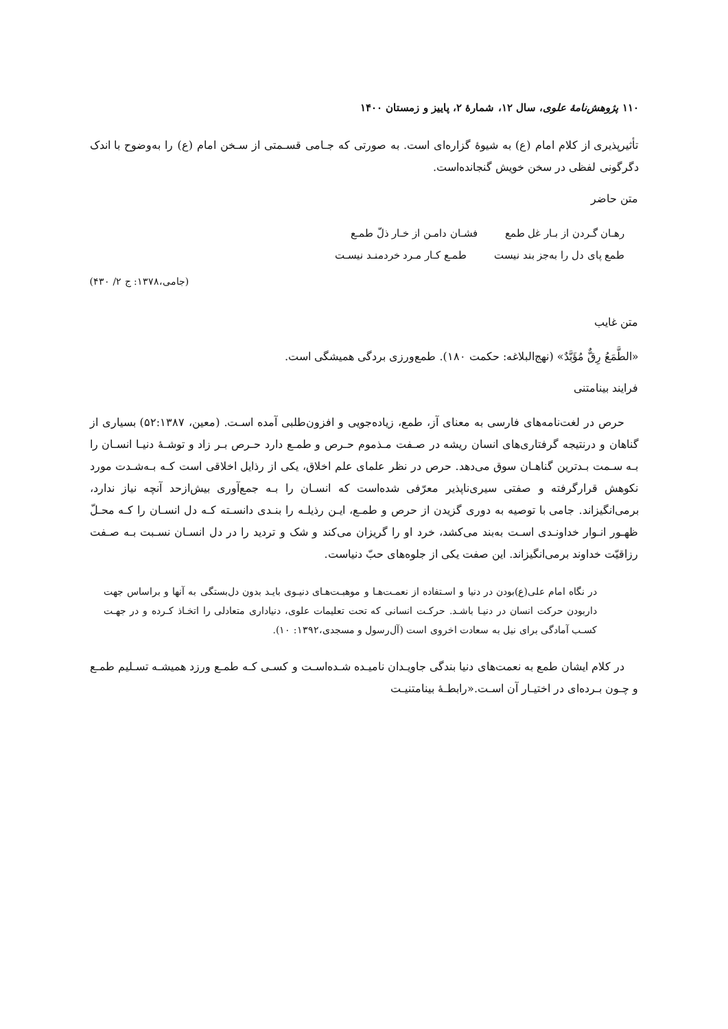۱۱۰ پژوهش‌نامهٔ علوی، سال ۱۲، شمارهٔ ۲، پاییز و زمستان ۱۴۰۰
تأثیرپذیری از کلام امام (ع) به شیوهٔ گزاره‌ای است. به صورتی که جـامی قسـمتی از سـخن امام (ع) را به‌وضوح با اندک دگرگونی لفظی در سخن خویش گنجانده‌است.
متن حاضر
رهـان گـردن از بـار غل طمع فشـان دامـن از خـار ذلّ طمـع
طمع پای دل را به‌جز بند نیست طمـع کـار مـرد خردمنـد نیسـت
(جامی،۱۳۷۸: ج ۲/ ۴۳۰)
متن غایب
«الطَّمَعُ رِقٌّ مُؤَبَّدٌ» (نهج‌البلاغه: حکمت ۱۸۰). طمع‌ورزی بردگی همیشگی است.
فرایند بینامتنی
حرص در لغت‌نامه‌های فارسی به معنای آز، طمع، زیاده‌جویی و افزون‌طلبی آمده اسـت. (معین، ۵۲:۱۳۸۷) بسیاری از گناهان و درنتیجه گرفتاری‌های انسان ریشه در صـفت مـذموم حـرص و طمـع دارد حـرص بـر زاد و توشـهٔ دنیـا انسـان را بـه سـمت بـدترین گناهـان سوق می‌دهد. حرص در نظر علمای علم اخلاق، یکی از رذایل اخلاقی است کـه بـه‌شـدت مورد نکوهش قرارگرفته و صفتی سیری‌ناپذیر معرّفی شده‌است که انسـان را بـه جمع‌آوری بیش‌ازحد آنچه نیاز ندارد، برمی‌انگیزاند. جامی با توصیه به دوری گزیدن از حرص و طمـع، ایـن رذیلـه را بنـدی دانسـته کـه دل انسـان را کـه محـلّ ظهـور انـوار خداونـدی اسـت به‌بند می‌کشد، خرد او را گریزان می‌کند و شک و تردید را در دل انسـان نسـبت بـه صـفت رزاقیّت خداوند برمی‌انگیزاند. این صفت یکی از جلوه‌های حبّ دنیاست.
در نگاه امام علی(ع)بودن در دنیا و اسـتفاده از نعمـت‌هـا و موهبـت‌هـای دنیـوی بایـد بدون دل‌بستگی به آنها و براساس جهت داربودن حرکت انسان در دنیـا باشـد. حرکـت انسانی که تحت تعلیمات علوی، دنیاداری متعادلی را اتخـاذ کـرده و در جهـت کسـب آمادگی برای نیل به سعادت اخروی است (آل‌رسول و مسجدی،۱۳۹۲: ۱۰).
در کلام ایشان طمع به نعمت‌های دنیا بندگی جاویـدان نامیـده شـده‌اسـت و کسـی کـه طمـع ورزد همیشـه تسـلیم طمـع و چـون بـرده‌ای در اختیـار آن اسـت.«رابطـهٔ بینامتنیـت